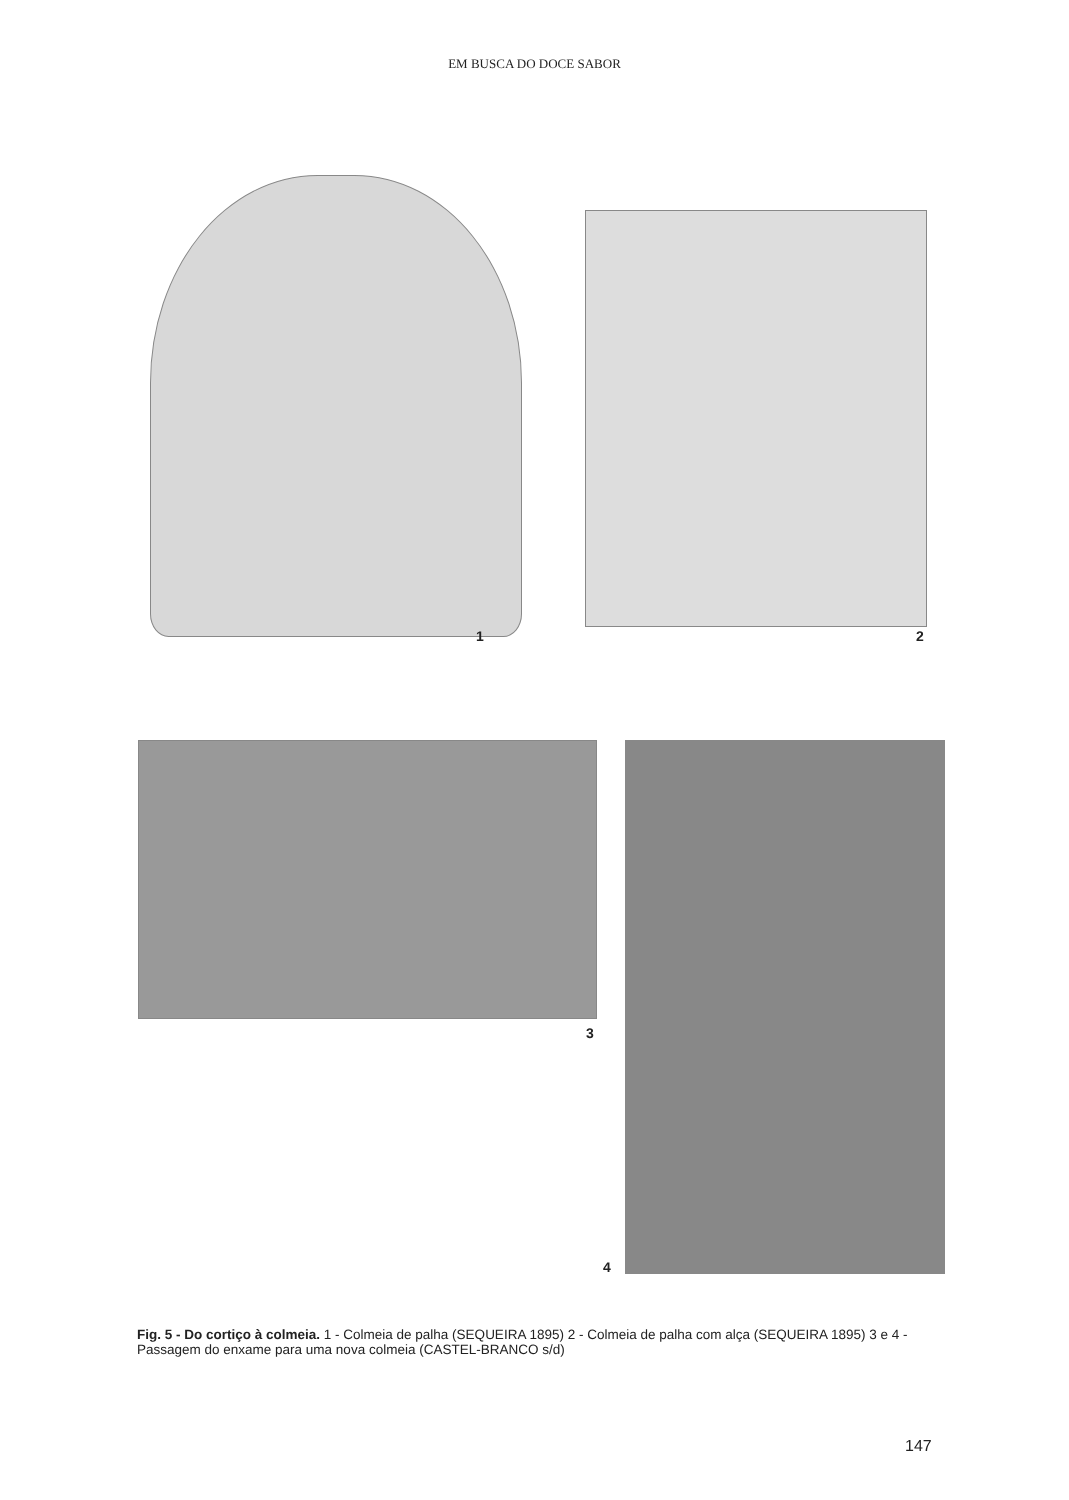EM BUSCA DO DOCE SABOR
1 2
3
4
Fig. 5 - Do cortiço à colmeia. 1 - Colmeia de palha (SEQUEIRA 1895) 2 - Colmeia de palha com alça (SEQUEIRA 1895) 3 e 4 - Passagem do enxame para uma nova colmeia (CASTEL-BRANCO s/d)
147